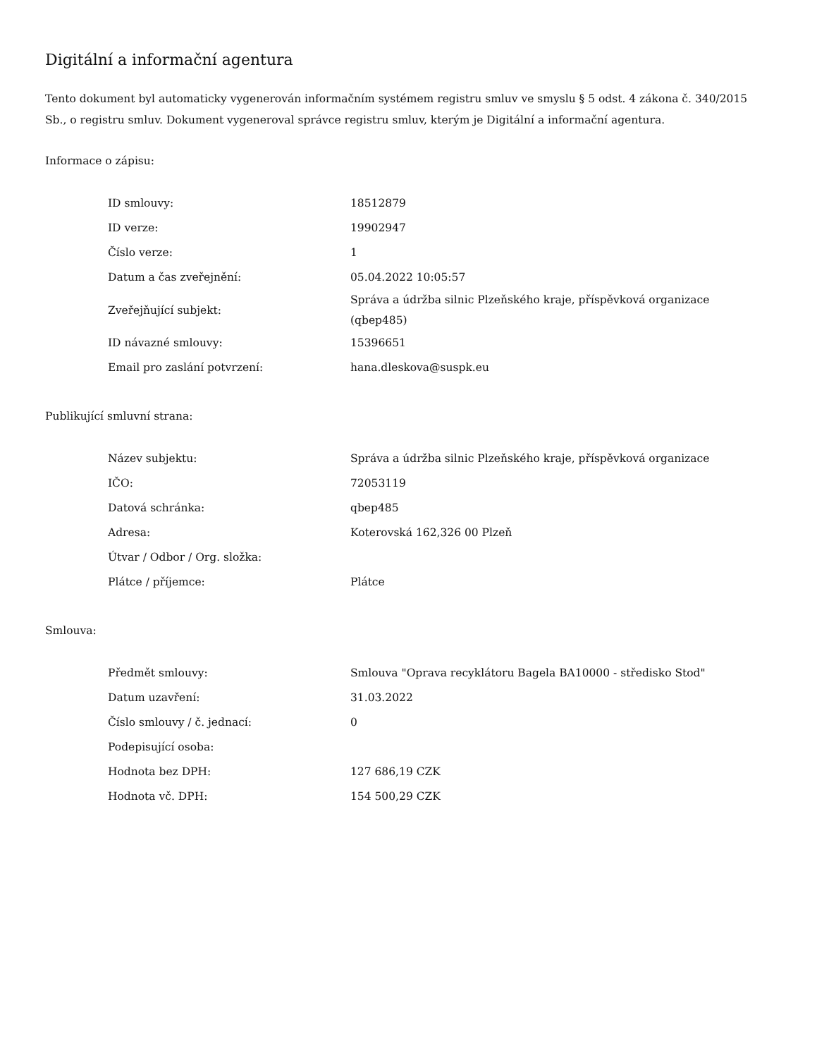Digitální a informační agentura
Tento dokument byl automaticky vygenerován informačním systémem registru smluv ve smyslu § 5 odst. 4 zákona č. 340/2015 Sb., o registru smluv. Dokument vygeneroval správce registru smluv, kterým je Digitální a informační agentura.
Informace o zápisu:
| ID smlouvy: | 18512879 |
| ID verze: | 19902947 |
| Číslo verze: | 1 |
| Datum a čas zveřejnění: | 05.04.2022 10:05:57 |
| Zveřejňující subjekt: | Správa a údržba silnic Plzeňského kraje, příspěvková organizace (qbep485) |
| ID návazné smlouvy: | 15396651 |
| Email pro zaslání potvrzení: | hana.dleskova@suspk.eu |
Publikující smluvní strana:
| Název subjektu: | Správa a údržba silnic Plzeňského kraje, příspěvková organizace |
| IČO: | 72053119 |
| Datová schránka: | qbep485 |
| Adresa: | Koterovská 162,326 00 Plzeň |
| Útvar / Odbor / Org. složka: | |
| Plátce / příjemce: | Plátce |
Smlouva:
| Předmět smlouvy: | Smlouva "Oprava recyklátoru Bagela BA10000 - středisko Stod" |
| Datum uzavření: | 31.03.2022 |
| Číslo smlouvy / č. jednací: | 0 |
| Podepisující osoba: | |
| Hodnota bez DPH: | 127 686,19 CZK |
| Hodnota vč. DPH: | 154 500,29 CZK |